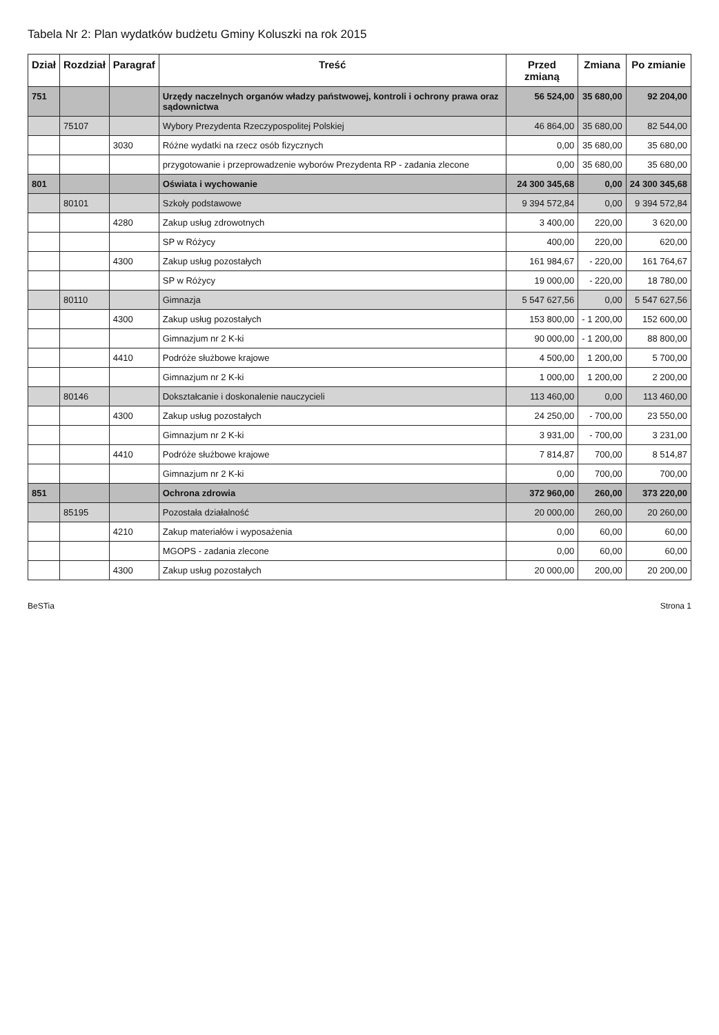Tabela Nr 2: Plan wydatków budżetu Gminy Koluszki na rok 2015
| Dział | Rozdział | Paragraf | Treść | Przed zmianą | Zmiana | Po zmianie |
| --- | --- | --- | --- | --- | --- | --- |
| 751 | | | Urzędy naczelnych organów władzy państwowej, kontroli i ochrony prawa oraz sądownictwa | 56 524,00 | 35 680,00 | 92 204,00 |
| | 75107 | | Wybory Prezydenta Rzeczypospolitej Polskiej | 46 864,00 | 35 680,00 | 82 544,00 |
| | | 3030 | Różne wydatki na rzecz osób fizycznych | 0,00 | 35 680,00 | 35 680,00 |
| | | | przygotowanie i przeprowadzenie wyborów Prezydenta RP - zadania zlecone | 0,00 | 35 680,00 | 35 680,00 |
| 801 | | | Oświata i wychowanie | 24 300 345,68 | 0,00 | 24 300 345,68 |
| | 80101 | | Szkoły podstawowe | 9 394 572,84 | 0,00 | 9 394 572,84 |
| | | 4280 | Zakup usług zdrowotnych | 3 400,00 | 220,00 | 3 620,00 |
| | | | SP w Różycy | 400,00 | 220,00 | 620,00 |
| | | 4300 | Zakup usług pozostałych | 161 984,67 | - 220,00 | 161 764,67 |
| | | | SP w Różycy | 19 000,00 | - 220,00 | 18 780,00 |
| | 80110 | | Gimnazja | 5 547 627,56 | 0,00 | 5 547 627,56 |
| | | 4300 | Zakup usług pozostałych | 153 800,00 | - 1 200,00 | 152 600,00 |
| | | | Gimnazjum nr 2 K-ki | 90 000,00 | - 1 200,00 | 88 800,00 |
| | | 4410 | Podróże służbowe krajowe | 4 500,00 | 1 200,00 | 5 700,00 |
| | | | Gimnazjum nr 2 K-ki | 1 000,00 | 1 200,00 | 2 200,00 |
| | 80146 | | Dokształcanie i doskonalenie nauczycieli | 113 460,00 | 0,00 | 113 460,00 |
| | | 4300 | Zakup usług pozostałych | 24 250,00 | - 700,00 | 23 550,00 |
| | | | Gimnazjum nr 2 K-ki | 3 931,00 | - 700,00 | 3 231,00 |
| | | 4410 | Podróże służbowe krajowe | 7 814,87 | 700,00 | 8 514,87 |
| | | | Gimnazjum nr 2 K-ki | 0,00 | 700,00 | 700,00 |
| 851 | | | Ochrona zdrowia | 372 960,00 | 260,00 | 373 220,00 |
| | 85195 | | Pozostała działalność | 20 000,00 | 260,00 | 20 260,00 |
| | | 4210 | Zakup materiałów i wyposażenia | 0,00 | 60,00 | 60,00 |
| | | | MGOPS - zadania zlecone | 0,00 | 60,00 | 60,00 |
| | | 4300 | Zakup usług pozostałych | 20 000,00 | 200,00 | 20 200,00 |
BeSTia Strona 1